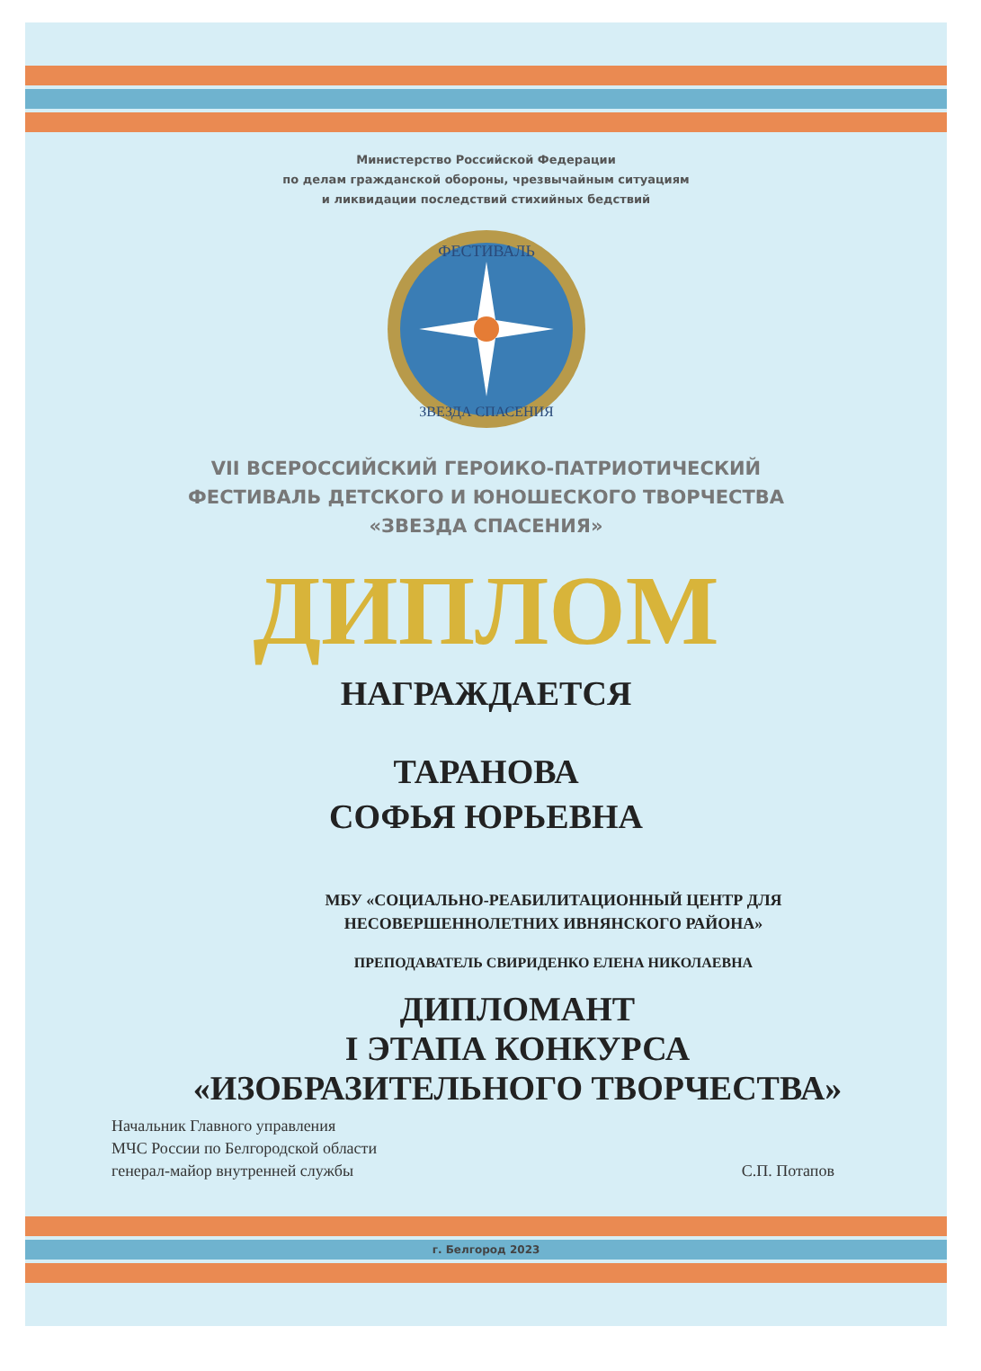Министерство Российской Федерации
по делам гражданской обороны, чрезвычайным ситуациям
и ликвидации последствий стихийных бедствий
ФЕСТИВАЛЬ
ЗВЕЗДА СПАСЕНИЯ
VII ВСЕРОССИЙСКИЙ ГЕРОИКО-ПАТРИОТИЧЕСКИЙ
ФЕСТИВАЛЬ ДЕТСКОГО И ЮНОШЕСКОГО ТВОРЧЕСТВА
«ЗВЕЗДА СПАСЕНИЯ»
ДИПЛОМ
НАГРАЖДАЕТСЯ
ТАРАНОВА
СОФЬЯ ЮРЬЕВНА
МБУ «СОЦИАЛЬНО-РЕАБИЛИТАЦИОННЫЙ ЦЕНТР ДЛЯ
НЕСОВЕРШЕННОЛЕТНИХ ИВНЯНСКОГО РАЙОНА»
ПРЕПОДАВАТЕЛЬ СВИРИДЕНКО ЕЛЕНА НИКОЛАЕВНА
ДИПЛОМАНТ
I ЭТАПА КОНКУРСА
«ИЗОБРАЗИТЕЛЬНОГО ТВОРЧЕСТВА»
Начальник Главного управления
МЧС России по Белгородской области
генерал-майор внутренней службы
С.П. Потапов
г. Белгород 2023